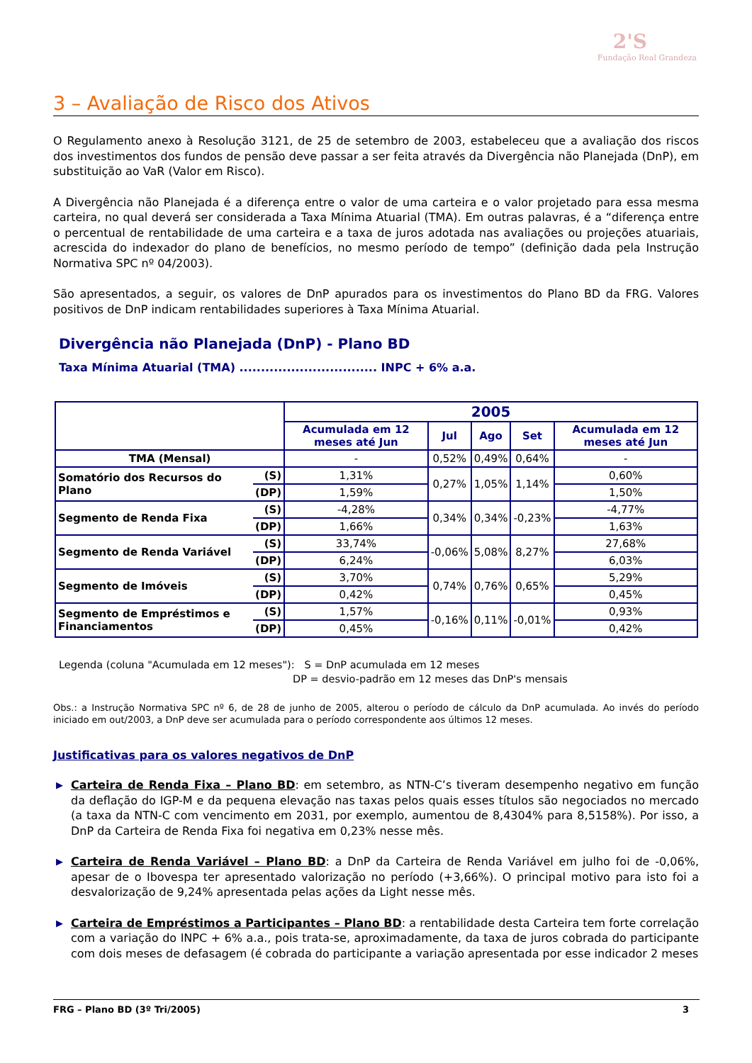2'S
Fundação Real Grandeza
3 – Avaliação de Risco dos Ativos
O Regulamento anexo à Resolução 3121, de 25 de setembro de 2003, estabeleceu que a avaliação dos riscos dos investimentos dos fundos de pensão deve passar a ser feita através da Divergência não Planejada (DnP), em substituição ao VaR (Valor em Risco).
A Divergência não Planejada é a diferença entre o valor de uma carteira e o valor projetado para essa mesma carteira, no qual deverá ser considerada a Taxa Mínima Atuarial (TMA). Em outras palavras, é a “diferença entre o percentual de rentabilidade de uma carteira e a taxa de juros adotada nas avaliações ou projeções atuariais, acrescida do indexador do plano de benefícios, no mesmo período de tempo” (definição dada pela Instrução Normativa SPC nº 04/2003).
São apresentados, a seguir, os valores de DnP apurados para os investimentos do Plano BD da FRG. Valores positivos de DnP indicam rentabilidades superiores à Taxa Mínima Atuarial.
Divergência não Planejada (DnP) - Plano BD
Taxa Mínima Atuarial (TMA) ................................ INPC + 6% a.a.
| | | 2005 | | | | |
| --- | --- | --- | --- | --- | --- | --- |
| | | Acumulada em 12 meses até Jun | Jul | Ago | Set | Acumulada em 12 meses até Jun |
| TMA (Mensal) | | - | 0,52% | 0,49% | 0,64% | - |
| Somatório dos Recursos do Plano | (S) | 1,31% | 0,27% | 1,05% | 1,14% | 0,60% |
| | (DP) | 1,59% | | | | 1,50% |
| Segmento de Renda Fixa | (S) | -4,28% | 0,34% | 0,34% | -0,23% | -4,77% |
| | (DP) | 1,66% | | | | 1,63% |
| Segmento de Renda Variável | (S) | 33,74% | -0,06% | 5,08% | 8,27% | 27,68% |
| | (DP) | 6,24% | | | | 6,03% |
| Segmento de Imóveis | (S) | 3,70% | 0,74% | 0,76% | 0,65% | 5,29% |
| | (DP) | 0,42% | | | | 0,45% |
| Segmento de Empréstimos e Financiamentos | (S) | 1,57% | -0,16% | 0,11% | -0,01% | 0,93% |
| | (DP) | 0,45% | | | | 0,42% |
Legenda (coluna "Acumulada em 12 meses"): S = DnP acumulada em 12 meses
DP = desvio-padrão em 12 meses das DnP's mensais
Obs.: a Instrução Normativa SPC nº 6, de 28 de junho de 2005, alterou o período de cálculo da DnP acumulada. Ao invés do período iniciado em out/2003, a DnP deve ser acumulada para o período correspondente aos últimos 12 meses.
Justificativas para os valores negativos de DnP
▶ Carteira de Renda Fixa – Plano BD: em setembro, as NTN-C’s tiveram desempenho negativo em função da deflação do IGP-M e da pequena elevação nas taxas pelos quais esses títulos são negociados no mercado (a taxa da NTN-C com vencimento em 2031, por exemplo, aumentou de 8,4304% para 8,5158%). Por isso, a DnP da Carteira de Renda Fixa foi negativa em 0,23% nesse mês.
▶ Carteira de Renda Variável – Plano BD: a DnP da Carteira de Renda Variável em julho foi de -0,06%, apesar de o Ibovespa ter apresentado valorização no período (+3,66%). O principal motivo para isto foi a desvalorização de 9,24% apresentada pelas ações da Light nesse mês.
▶ Carteira de Empréstimos a Participantes – Plano BD: a rentabilidade desta Carteira tem forte correlação com a variação do INPC + 6% a.a., pois trata-se, aproximadamente, da taxa de juros cobrada do participante com dois meses de defasagem (é cobrada do participante a variação apresentada por esse indicador 2 meses
FRG – Plano BD (3º Tri/2005) 3